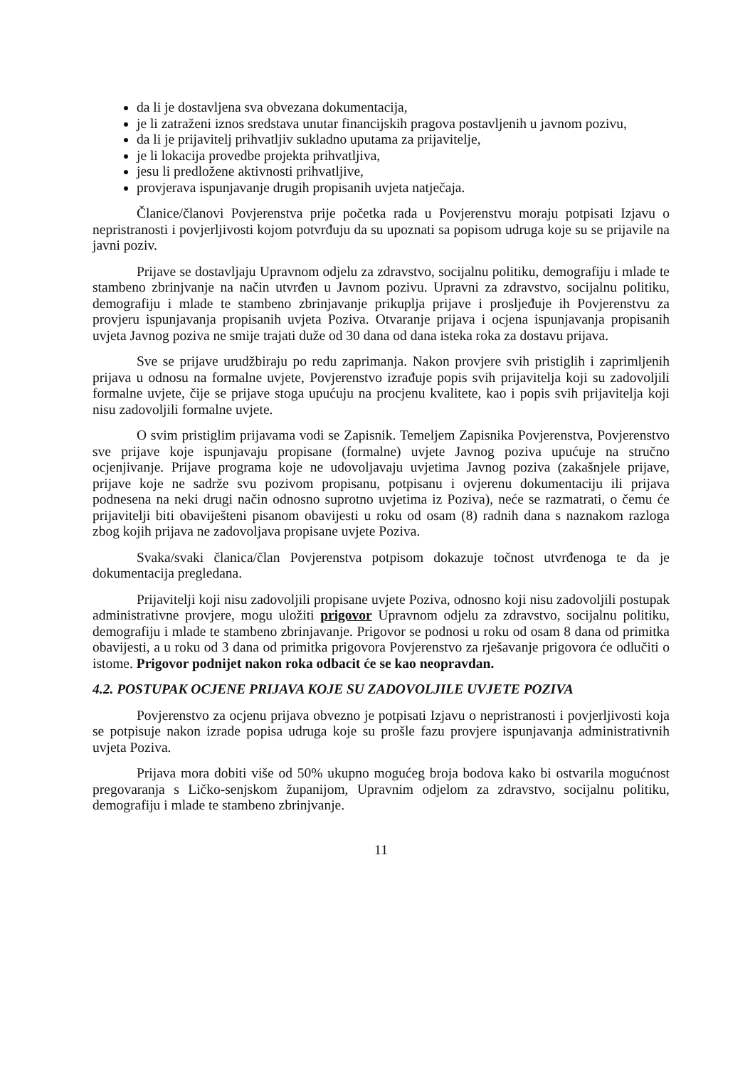da li je dostavljena sva obvezana dokumentacija,
je li zatraženi iznos sredstava unutar financijskih pragova postavljenih u javnom pozivu,
da li je prijavitelj prihvatljiv sukladno uputama za prijavitelje,
je li lokacija provedbe projekta prihvatljiva,
jesu li predložene aktivnosti prihvatljive,
provjerava ispunjavanje drugih propisanih uvjeta natječaja.
Članice/članovi Povjerenstva prije početka rada u Povjerenstvu moraju potpisati Izjavu o nepristranosti i povjerljivosti kojom potvrđuju da su upoznati sa popisom udruga koje su se prijavile na javni poziv.
Prijave se dostavljaju Upravnom odjelu za zdravstvo, socijalnu politiku, demografiju i mlade te stambeno zbrinjvanje na način utvrđen u Javnom pozivu. Upravni za zdravstvo, socijalnu politiku, demografiju i mlade te stambeno zbrinjavanje prikuplja prijave i prosljeđuje ih Povjerenstvu za provjeru ispunjavanja propisanih uvjeta Poziva. Otvaranje prijava i ocjena ispunjavanja propisanih uvjeta Javnog poziva ne smije trajati duže od 30 dana od dana isteka roka za dostavu prijava.
Sve se prijave urudžbiraju po redu zaprimanja. Nakon provjere svih pristiglih i zaprimljenih prijava u odnosu na formalne uvjete, Povjerenstvo izrađuje popis svih prijavitelja koji su zadovoljili formalne uvjete, čije se prijave stoga upućuju na procjenu kvalitete, kao i popis svih prijavitelja koji nisu zadovoljili formalne uvjete.
O svim pristiglim prijavama vodi se Zapisnik. Temeljem Zapisnika Povjerenstva, Povjerenstvo sve prijave koje ispunjavaju propisane (formalne) uvjete Javnog poziva upućuje na stručno ocjenjivanje. Prijave programa koje ne udovoljavaju uvjetima Javnog poziva (zakašnjele prijave, prijave koje ne sadrže svu pozivom propisanu, potpisanu i ovjerenu dokumentaciju ili prijava podnesena na neki drugi način odnosno suprotno uvjetima iz Poziva), neće se razmatrati, o čemu će prijavitelji biti obaviješteni pisanom obavijesti u roku od osam (8) radnih dana s naznakom razloga zbog kojih prijava ne zadovoljava propisane uvjete Poziva.
Svaka/svaki članica/član Povjerenstva potpisom dokazuje točnost utvrđenoga te da je dokumentacija pregledana.
Prijavitelji koji nisu zadovoljili propisane uvjete Poziva, odnosno koji nisu zadovoljili postupak administrativne provjere, mogu uložiti prigovor Upravnom odjelu za zdravstvo, socijalnu politiku, demografiju i mlade te stambeno zbrinjavanje. Prigovor se podnosi u roku od osam 8 dana od primitka obavijesti, a u roku od 3 dana od primitka prigovora Povjerenstvo za rješavanje prigovora će odlučiti o istome. Prigovor podnijet nakon roka odbacit će se kao neopravdan.
4.2. POSTUPAK OCJENE PRIJAVA KOJE SU ZADOVOLJILE UVJETE POZIVA
Povjerenstvo za ocjenu prijava obvezno je potpisati Izjavu o nepristranosti i povjerljivosti koja se potpisuje nakon izrade popisa udruga koje su prošle fazu provjere ispunjavanja administrativnih uvjeta Poziva.
Prijava mora dobiti više od 50% ukupno mogućeg broja bodova kako bi ostvarila mogućnost pregovaranja s Ličko-senjskom županijom, Upravnim odjelom za zdravstvo, socijalnu politiku, demografiju i mlade te stambeno zbrinjvanje.
11